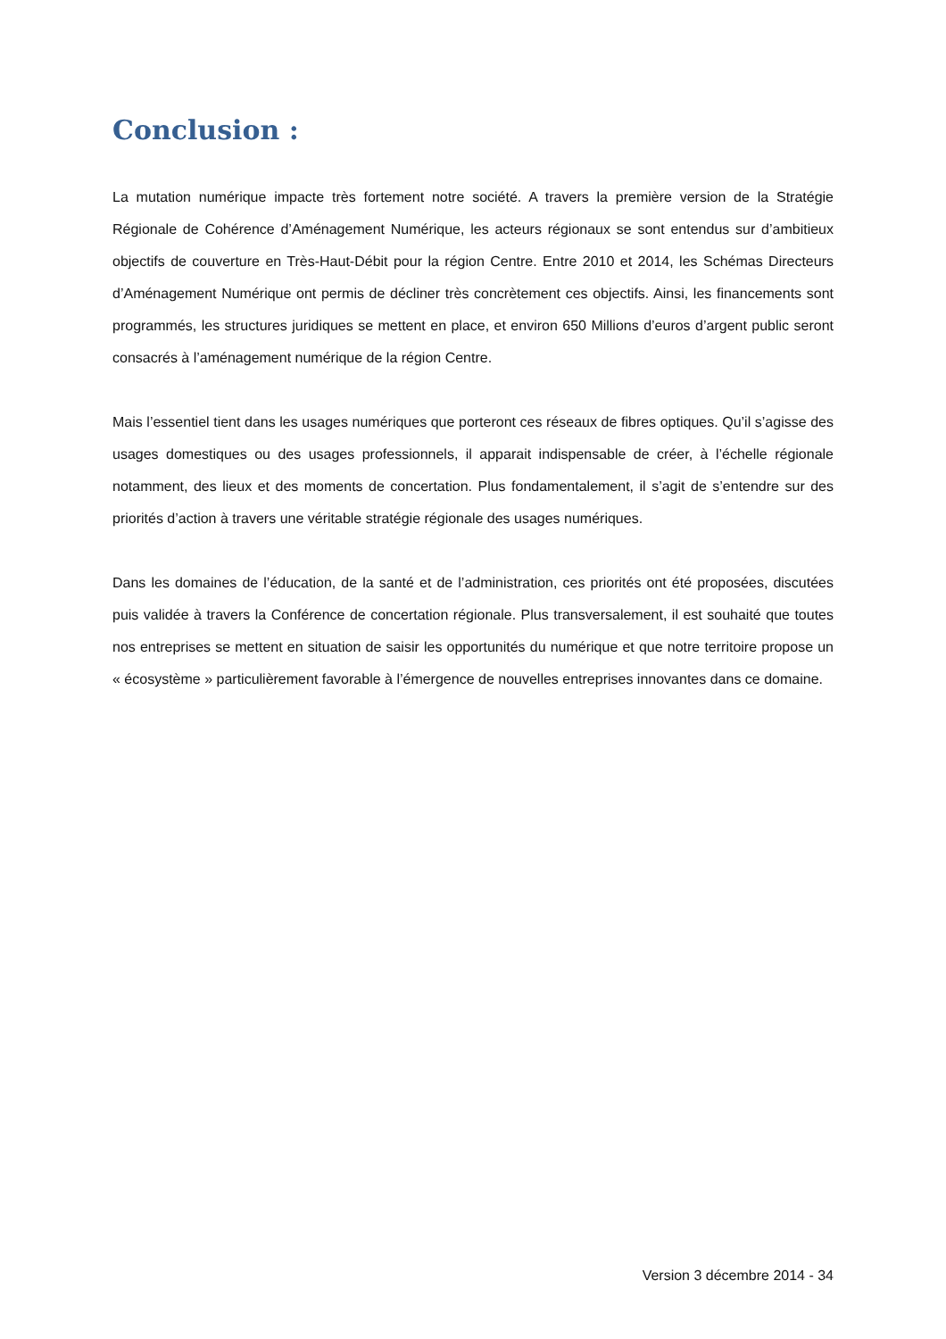Conclusion :
La mutation numérique impacte très fortement notre société. A travers la première version de la Stratégie Régionale de Cohérence d’Aménagement Numérique, les acteurs régionaux se sont entendus sur d’ambitieux objectifs de couverture en Très-Haut-Débit pour la région Centre. Entre 2010 et 2014, les Schémas Directeurs d’Aménagement Numérique ont permis de décliner très concrètement ces objectifs. Ainsi, les financements sont programmés, les structures juridiques se mettent en place, et environ 650 Millions d’euros d’argent public seront consacrés à l’aménagement numérique de la région Centre.
Mais l’essentiel tient dans les usages numériques que porteront ces réseaux de fibres optiques. Qu’il s’agisse des usages domestiques ou des usages professionnels, il apparait indispensable de créer, à l’échelle régionale notamment, des lieux et des moments de concertation. Plus fondamentalement, il s’agit de s’entendre sur des priorités d’action à travers une véritable stratégie régionale des usages numériques.
Dans les domaines de l’éducation, de la santé et de l’administration, ces priorités ont été proposées, discutées puis validée à travers la Conférence de concertation régionale. Plus transversalement, il est souhaité que toutes nos entreprises se mettent en situation de saisir les opportunités du numérique et que notre territoire propose un « écosystème » particulièrement favorable à l’émergence de nouvelles entreprises innovantes dans ce domaine.
Version 3 décembre 2014 - 34